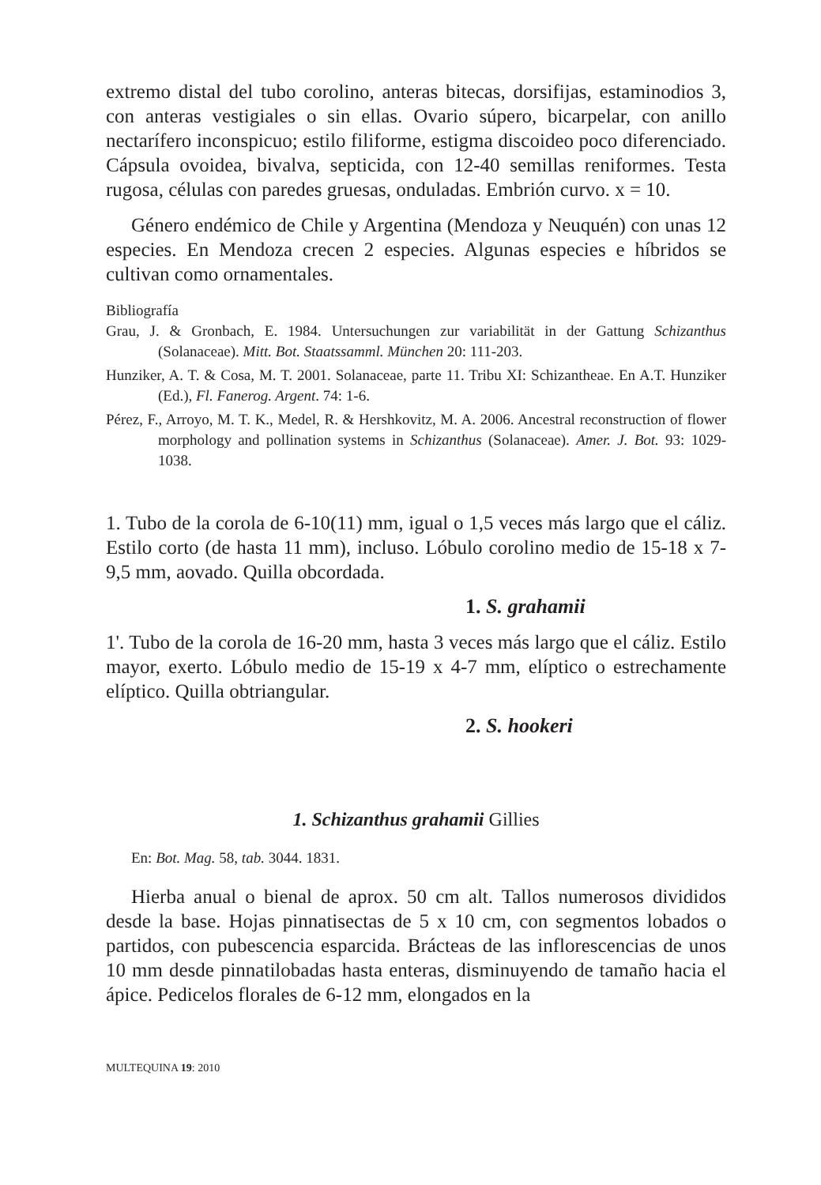extremo distal del tubo corolino, anteras bitecas, dorsifijas, estaminodios 3, con anteras vestigiales o sin ellas. Ovario súpero, bicarpelar, con anillo nectarífero inconspicuo; estilo filiforme, estigma discoideo poco diferenciado. Cápsula ovoidea, bivalva, septicida, con 12-40 semillas reniformes. Testa rugosa, células con paredes gruesas, onduladas. Embrión curvo. x = 10.
Género endémico de Chile y Argentina (Mendoza y Neuquén) con unas 12 especies. En Mendoza crecen 2 especies. Algunas especies e híbridos se cultivan como ornamentales.
Bibliografía
Grau, J. & Gronbach, E. 1984. Untersuchungen zur variabilität in der Gattung Schizanthus (Solanaceae). Mitt. Bot. Staatssamml. München 20: 111-203.
Hunziker, A. T. & Cosa, M. T. 2001. Solanaceae, parte 11. Tribu XI: Schizantheae. En A.T. Hunziker (Ed.), Fl. Fanerog. Argent. 74: 1-6.
Pérez, F., Arroyo, M. T. K., Medel, R. & Hershkovitz, M. A. 2006. Ancestral reconstruction of flower morphology and pollination systems in Schizanthus (Solanaceae). Amer. J. Bot. 93: 1029-1038.
1. Tubo de la corola de 6-10(11) mm, igual o 1,5 veces más largo que el cáliz. Estilo corto (de hasta 11 mm), incluso. Lóbulo corolino medio de 15-18 x 7-9,5 mm, aovado. Quilla obcordada.
1. S. grahamii
1'. Tubo de la corola de 16-20 mm, hasta 3 veces más largo que el cáliz. Estilo mayor, exerto. Lóbulo medio de 15-19 x 4-7 mm, elíptico o estrechamente elíptico. Quilla obtriangular.
2. S. hookeri
1. Schizanthus grahamii Gillies
En: Bot. Mag. 58, tab. 3044. 1831.
Hierba anual o bienal de aprox. 50 cm alt. Tallos numerosos divididos desde la base. Hojas pinnatisectas de 5 x 10 cm, con segmentos lobados o partidos, con pubescencia esparcida. Brácteas de las inflorescencias de unos 10 mm desde pinnatilobadas hasta enteras, disminuyendo de tamaño hacia el ápice. Pedicelos florales de 6-12 mm, elongados en la
MULTEQUINA 19: 2010